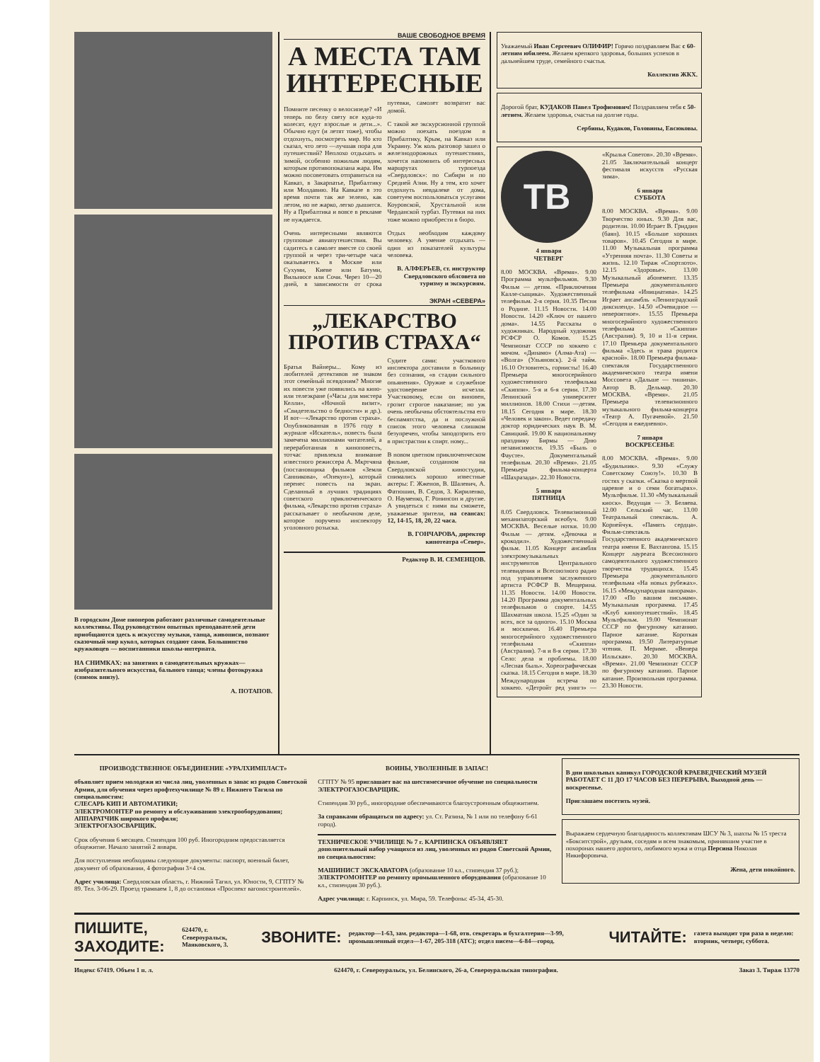В городском Доме пионеров работают различные самодеятельные коллективы. Под руководством опытных преподавателей дети приобщаются здесь к искусству музыки, танца, живописи, познают сказочный мир кукол, которых создают сами. Большинство кружковцев — воспитанники школы-интерната.
НА СНИМКАХ: на занятиях в самодеятельных кружках— изобразительного искусства, бального танца; члены фотокружка (снимок внизу).
А. ПОТАПОВ.
ВАШЕ СВОБОДНОЕ ВРЕМЯ
А МЕСТА ТАМ ИНТЕРЕСНЫЕ
Помните песенку о велосипеде? «И теперь по белу свету все куда-то колесят, едут взрослые и дети...». Обычно едут (и летят тоже), чтобы отдохнуть, посмотреть мир. Но кто сказал, что лето —лучшая пора для путешествий? Неплохо отдыхать и зимой, особенно пожилым людям, которым противопоказана жара. Им можно посоветовать отправиться на Кавказ, в Закарпатье, Прибалтику или Молдавию. На Кавказе в это время почти так же зелено, как летом, но не жарко, легко дышится. Ну а Прибалтика и вовсе в рекламе не нуждается.
Очень интересными являются групповые авиапутешествия. Вы садитесь в самолет вместе со своей группой и через три-четыре часа оказываетесь в Москве или Сухуми, Киеве или Батуми, Вильнюсе или Сочи. Через 10—20 дней, в зависимости от срока путевки, самолет возвратит вас домой.
С такой же экскурсионной группой можно поехать поездом в Прибалтику, Крым, на Кавказ или Украину. Уж коль разговор зашел о железнодорожных путешествиях, хочется напомнить об интересных маршрутах турпоезда «Свердловск»: по Сибири и по Средней Азии. Ну а тем, кто хочет отдохнуть невдалеке от дома, советуем воспользоваться услугами Коуровской, Хрустальной или Черданской турбаз. Путевки на них тоже можно приобрести в бюро.
Отдых необходим каждому человеку. А умение отдыхать — один из показателей культуры человека.
В. АЛФЕРЬЕВ, ст. инструктор Свердловского облсовета по туризму и экскурсиям.
ЭКРАН «СЕВЕРА»
„ЛЕКАРСТВО ПРОТИВ СТРАХА“
Братья Вайнеры... Кому из любителей детективов не знаком этот семейный псевдоним? Многие их повести уже появились на кино- или телеэкране («Часы для мистера Келли», «Ночной визит», «Свидетельство о бедности» и др.). И вот—«Лекарство против страха». Опубликованная в 1976 году в журнале «Искатель», повесть была замечена миллионами читателей, а переработанная в киноповесть, тотчас привлекла внимание известного режиссера А. Мкртчяна (постановщика фильмов «Земля Санникова», «Опекун»), который перенес повесть на экран. Сделанный в лучших традициях советского приключенческого фильма, «Лекарство против страха» рассказывает о необычном деле, которое поручено инспектору уголовного розыска.
Судите сами: участкового инспектора доставили в больницу без сознания, «в стадии сильного опьянения». Оружие и служебное удостоверение исчезли. Участковому, если он виновен, грозит строгое наказание; но уж очень необычны обстоятельства его беспамятства, да и послужной список этого человека слишком безупречен, чтобы заподозрить его в пристрастии к спирт. ному...
В новом цветном приключенческом фильме, созданном на Свердловской киностудии, снимались хорошо известные актеры: Г. Жженов, В. Шалевич, А. Фатюшин, В. Седов, З. Кириленко, О. Науменко, Г. Ронинсон и другие. А увидеться с ними вы сможете, уважаемые зрители, на сеансах: 12, 14-15, 18, 20, 22 часа.
В. ГОНЧАРОВА, директор кинотеатра «Север».
Редактор В. И. СЕМЕНЦОВ.
Уважаемый Иван Сергеевич ОЛИФИР! Горячо поздравляем Вас с 60-летним юбилеем. Желаем крепкого здоровья, больших успехов в дальнейшем труде, семейного счастья.
Коллектив ЖКХ.
Дорогой брат, КУДАКОВ Павел Трофимович! Поздравляем тебя с 50-летием. Желаем здоровья, счастья на долгие годы.
Сербины, Кудаков, Головины, Евсюковы.
ТВ
4 января
ЧЕТВЕРГ
8.00 МОСКВА. «Время». 9.00 Программа мультфильмов. 9.30 Фильм — детям. «Приключения Калле-сыщика». Художественный телефильм. 2-я серия. 10.35 Песни о Родине. 11.15 Новости. 14.00 Новости. 14.20 «Ключ от нашего дома». 14.55 Рассказы о художниках. Народный художник РСФСР О. Комов. 15.25 Чемпионат СССР по хоккею с мячом. «Динамо» (Алма-Ата) — «Волга» (Ульяновск). 2-й тайм. 16.10 Отзовитесь, горнисты! 16.40 Премьера многосерийного художественного телефильма «Скиппи». 5-я и 6-я серии. 17.30 Ленинский университет миллионов. 18.00 Стихи —детям. 18.15 Сегодня в мире. 18.30 «Человек и закон». Ведет передачу доктор юридических наук В. М. Савицкий. 19.00 К национальному празднику Бирмы — Дню независимости. 19.35 «Быль о Фаусте». Документальный телефильм. 20.30 «Время». 21.05 Премьера фильма-концерта «Шахразада». 22.30 Новости.
5 января
ПЯТНИЦА
8.05 Свердловск. Телевизионный механизаторский всеобуч. 9.00 МОСКВА. Веселые нотки. 10.00 Фильм — детям. «Девочка и крокодил». Художественный фильм. 11.05 Концерт ансамбля электромузыкальных инструментов Центрального телевидения и Всесоюзного радио под управлением заслуженного артиста РСФСР В. Мещерина. 11.35 Новости. 14.00 Новости. 14.20 Программа документальных телефильмов о спорте. 14.55 Шахматная школа. 15.25 «Один за всех, все за одного». 15.10 Москва и москвичи. 16.40 Премьера многосерийного художественного телефильма «Скиппи» (Австралия). 7-я и 8-я серии. 17.30 Село: дела и проблемы. 18.00 «Лесная быль». Хореографическая сказка. 18.15 Сегодня в мире. 18.30 Международная встреча по хоккею. «Детройт ред уингз» — «Крылья Советов». 20.30 «Время». 21.05 Заключительный концерт фестиваля искусств «Русская зима».
6 января
СУББОТА
8.00 МОСКВА. «Время». 9.00 Творчество юных. 9.30 Для вас, родители. 10.00 Играет В. Гриддин (баян). 10.15 «Больше хороших товаров». 10.45 Сегодня в мире. 11.00 Музыкальная программа «Утренняя почта». 11.30 Советы и жизнь. 12.10 Тираж «Спортлото». 12.15 «Здоровье». 13.00 Музыкальный абонемент. 13.35 Премьера документального телефильма «Инициатива». 14.25 Играет ансамбль «Ленинградский диксиленд». 14.50 «Очевидное — невероятное». 15.55 Премьера многосерийного художественного телефильма «Скиппи» (Австралия). 9, 10 и 11-я серии. 17.10 Премьера документального фильма «Здесь и трава родится красной». 18.00 Премьера фильма-спектакля Государственного академического театра имени Моссовета «Дальше — тишина». Автор В. Дельмар. 20.30 МОСКВА. «Время». 21.05 Премьера телевизионного музыкального фильма-концерта «Театр А. Пугачевой». 21.50 «Сегодня и ежедневно».
7 января
ВОСКРЕСЕНЬЕ
8.00 МОСКВА. «Время». 9.00 «Будильник». 9.30 «Служу Советскому Союзу!». 10.30 В гостях у сказки. «Сказка о мертвой царевне и о семи богатырях». Мультфильм. 11.30 «Музыкальный киоск». Ведущая — Э. Беляева. 12.00 Сельский час. 13.00 Театральный спектакль. А. Корнейчук. «Память сердца». Фильм-спектакль Государственного академического театра имени Е. Вахтангова. 15.15 Концерт лауреата Всесоюзного самодеятельного художественного творчества трудящихся. 15.45 Премьера документального телефильма «На новых рубежах». 16.15 «Международная панорама». 17.00 «По вашим письмам». Музыкальная программа. 17.45 «Клуб кинопутешествий». 18.45 Мультфильм. 19.00 Чемпионат СССР по фигурному катанию. Парное катание. Короткая программа. 19.50 Литературные чтения. П. Мериме. «Венера Илльская». 20.30 МОСКВА. «Время». 21.00 Чемпионат СССР по фигурному катанию. Парное катание. Произвольная программа. 23.30 Новости.
ПРОИЗВОДСТВЕННОЕ ОБЪЕДИНЕНИЕ «УРАЛХИМПЛАСТ»
объявляет прием молодежи из числа лиц, уволенных в запас из рядов Советской Армии, для обучения через профтехучилище № 89 г. Нижнего Тагила по специальностям:
СЛЕСАРЬ КИП И АВТОМАТИКИ;
ЭЛЕКТРОМОНТЕР по ремонту и обслуживанию электрооборудования;
АППАРАТЧИК широкого профиля;
ЭЛЕКТРОГАЗОСВАРЩИК.
Срок обучения 6 месяцев. Стипендия 100 руб. Иногородним предоставляется общежитие. Начало занятий 2 января.
Для поступления необходимы следующие документы: паспорт, военный билет, документ об образовании, 4 фотографии 3×4 см.
Адрес училища: Свердловская область, г. Нижний Тагил, ул. Юности, 9, СГПТУ № 89. Тел. 3-06-29. Проезд трамваем 1, 8 до остановки «Проспект вагоностроителей».
ВОИНЫ, УВОЛЕННЫЕ В ЗАПАС!
СГПТУ № 95 приглашает вас на шестимесячное обучение по специальности ЭЛЕКТРОГАЗОСВАРЩИК.
Стипендия 30 руб., иногородние обеспечиваются благоустроенным общежитием.
За справками обращаться по адресу: ул. Ст. Разина, № 1 или по телефону 6-61 город).
ТЕХНИЧЕСКОЕ УЧИЛИЩЕ № 7 г. КАРПИНСКА ОБЪЯВЛЯЕТ дополнительный набор учащихся из лиц, уволенных из рядов Советской Армии, по специальностям:
МАШИНИСТ ЭКСКАВАТОРА (образование 10 кл., стипендия 37 руб.);
ЭЛЕКТРОМОНТЕР по ремонту промышленного оборудования (образование 10 кл., стипендия 30 руб.).
Адрес училища: г. Карпинск, ул. Мира, 59. Телефоны: 45-34, 45-30.
В дни школьных каникул ГОРОДСКОЙ КРАЕВЕДЧЕСКИЙ МУЗЕЙ РАБОТАЕТ С 11 ДО 17 ЧАСОВ БЕЗ ПЕРЕРЫВА. Выходной день — воскресенье.
Приглашаем посетить музей.
Выражаем сердечную благодарность коллективам ШСУ № 3, шахты № 15 треста «Бокситстрой», друзьям, соседям и всем знакомым, принявшим участие в похоронах нашего дорогого, любимого мужа и отца Персина Николая Никифоровича.
Жена, дети покойного.
ПИШИТЕ, ЗАХОДИТЕ: 624470, г. Североуральск, Маяковского, 3. ЗВОНИТЕ: редактор—1-63, зам. редактора—1-68, отв. секретарь и бухгалтерия—3-99, промышленный отдел—1-67, 205-318 (АТС); отдел писем—6-84—город. ЧИТАЙТЕ: газета выходит три раза в неделю: вторник, четверг, суббота.
Индекс 67419. Объем 1 п. л. 624470, г. Североуральск, ул. Белинского, 26-а, Североуральская типография. Заказ 3. Тираж 13770